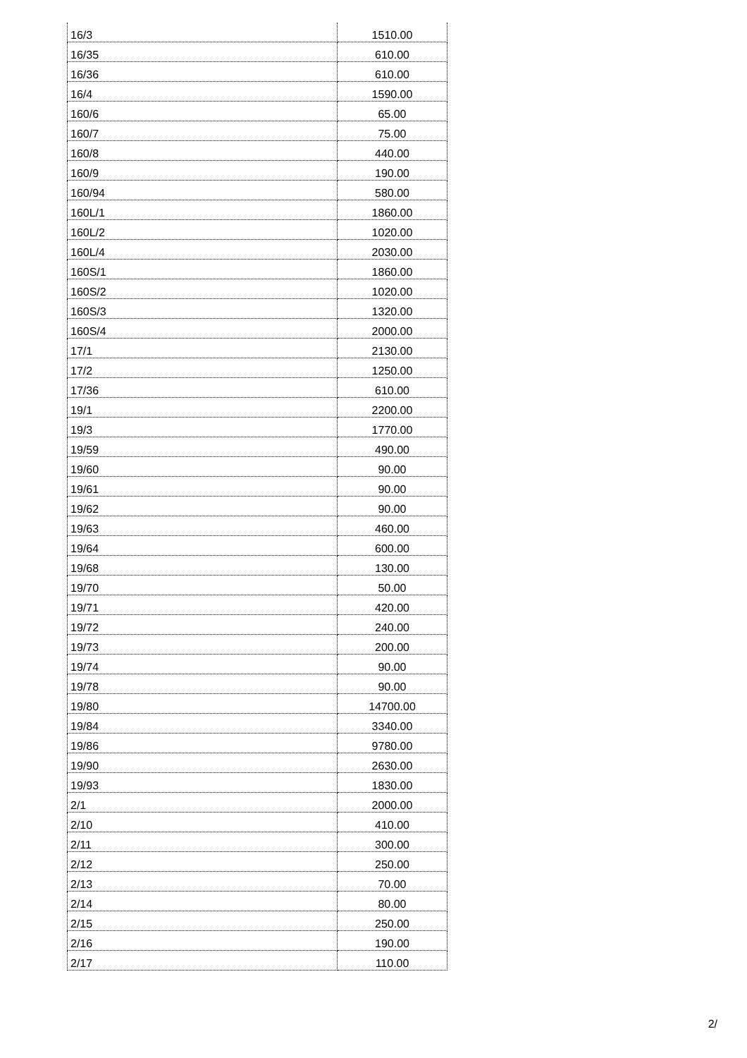| 16/3 | 1510.00 |
| 16/35 | 610.00 |
| 16/36 | 610.00 |
| 16/4 | 1590.00 |
| 160/6 | 65.00 |
| 160/7 | 75.00 |
| 160/8 | 440.00 |
| 160/9 | 190.00 |
| 160/94 | 580.00 |
| 160L/1 | 1860.00 |
| 160L/2 | 1020.00 |
| 160L/4 | 2030.00 |
| 160S/1 | 1860.00 |
| 160S/2 | 1020.00 |
| 160S/3 | 1320.00 |
| 160S/4 | 2000.00 |
| 17/1 | 2130.00 |
| 17/2 | 1250.00 |
| 17/36 | 610.00 |
| 19/1 | 2200.00 |
| 19/3 | 1770.00 |
| 19/59 | 490.00 |
| 19/60 | 90.00 |
| 19/61 | 90.00 |
| 19/62 | 90.00 |
| 19/63 | 460.00 |
| 19/64 | 600.00 |
| 19/68 | 130.00 |
| 19/70 | 50.00 |
| 19/71 | 420.00 |
| 19/72 | 240.00 |
| 19/73 | 200.00 |
| 19/74 | 90.00 |
| 19/78 | 90.00 |
| 19/80 | 14700.00 |
| 19/84 | 3340.00 |
| 19/86 | 9780.00 |
| 19/90 | 2630.00 |
| 19/93 | 1830.00 |
| 2/1 | 2000.00 |
| 2/10 | 410.00 |
| 2/11 | 300.00 |
| 2/12 | 250.00 |
| 2/13 | 70.00 |
| 2/14 | 80.00 |
| 2/15 | 250.00 |
| 2/16 | 190.00 |
| 2/17 | 110.00 |
2/